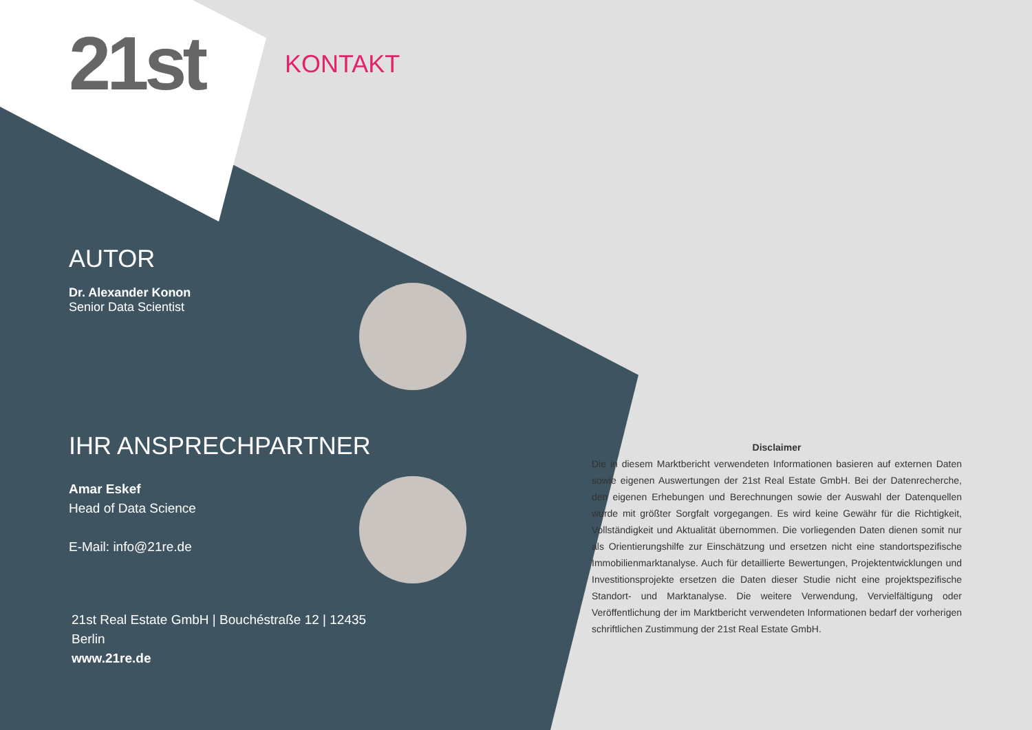21st KONTAKT
AUTOR
Dr. Alexander Konon
Senior Data Scientist
IHR ANSPRECHPARTNER
Amar Eskef
Head of Data Science
E-Mail: info@21re.de
21st Real Estate GmbH | Bouchéstraße 12 | 12435 Berlin
www.21re.de
Disclaimer
Die in diesem Marktbericht verwendeten Informationen basieren auf externen Daten sowie eigenen Auswertungen der 21st Real Estate GmbH. Bei der Datenrecherche, den eigenen Erhebungen und Berechnungen sowie der Auswahl der Datenquellen wurde mit größter Sorgfalt vorgegangen. Es wird keine Gewähr für die Richtigkeit, Vollständigkeit und Aktualität übernommen. Die vorliegenden Daten dienen somit nur als Orientierungshilfe zur Einschätzung und ersetzen nicht eine standortspezifische Immobilienmarktanalyse. Auch für detaillierte Bewertungen, Projektentwicklungen und Investitionsprojekte ersetzen die Daten dieser Studie nicht eine projektspezifische Standort- und Marktanalyse. Die weitere Verwendung, Vervielfältigung oder Veröffentlichung der im Marktbericht verwendeten Informationen bedarf der vorherigen schriftlichen Zustimmung der 21st Real Estate GmbH.